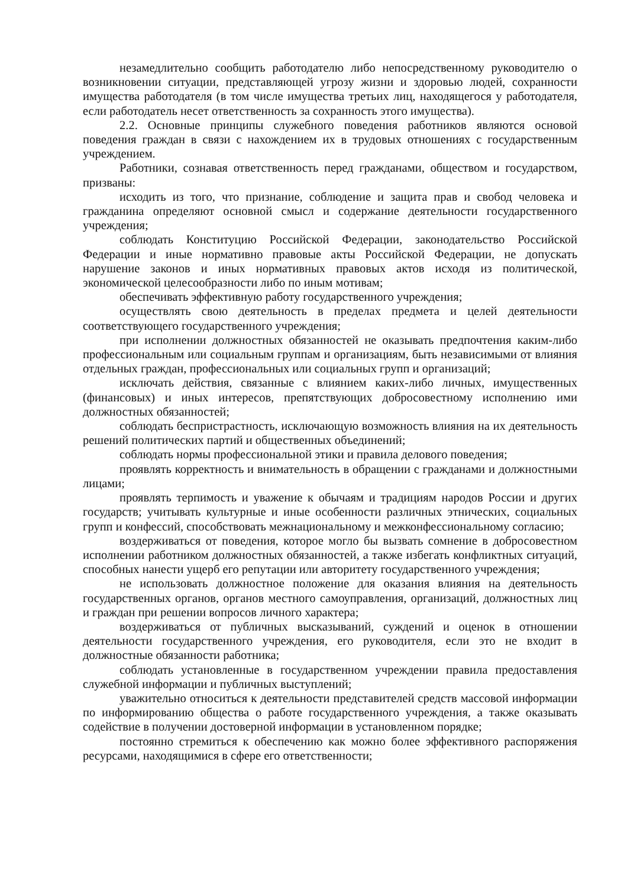незамедлительно сообщить работодателю либо непосредственному руководителю о возникновении ситуации, представляющей угрозу жизни и здоровью людей, сохранности имущества работодателя (в том числе имущества третьих лиц, находящегося у работодателя, если работодатель несет ответственность за сохранность этого имущества).
2.2. Основные принципы служебного поведения работников являются основой поведения граждан в связи с нахождением их в трудовых отношениях с государственным учреждением.
Работники, сознавая ответственность перед гражданами, обществом и государством, призваны:
исходить из того, что признание, соблюдение и защита прав и свобод человека и гражданина определяют основной смысл и содержание деятельности государственного учреждения;
соблюдать Конституцию Российской Федерации, законодательство Российской Федерации и иные нормативно правовые акты Российской Федерации, не допускать нарушение законов и иных нормативных правовых актов исходя из политической, экономической целесообразности либо по иным мотивам;
обеспечивать эффективную работу государственного учреждения;
осуществлять свою деятельность в пределах предмета и целей деятельности соответствующего государственного учреждения;
при исполнении должностных обязанностей не оказывать предпочтения каким-либо профессиональным или социальным группам и организациям, быть независимыми от влияния отдельных граждан, профессиональных или социальных групп и организаций;
исключать действия, связанные с влиянием каких-либо личных, имущественных (финансовых) и иных интересов, препятствующих добросовестному исполнению ими должностных обязанностей;
соблюдать беспристрастность, исключающую возможность влияния на их деятельность решений политических партий и общественных объединений;
соблюдать нормы профессиональной этики и правила делового поведения;
проявлять корректность и внимательность в обращении с гражданами и должностными лицами;
проявлять терпимость и уважение к обычаям и традициям народов России и других государств; учитывать культурные и иные особенности различных этнических, социальных групп и конфессий, способствовать межнациональному и межконфессиональному согласию;
воздерживаться от поведения, которое могло бы вызвать сомнение в добросовестном исполнении работником должностных обязанностей, а также избегать конфликтных ситуаций, способных нанести ущерб его репутации или авторитету государственного учреждения;
не использовать должностное положение для оказания влияния на деятельность государственных органов, органов местного самоуправления, организаций, должностных лиц и граждан при решении вопросов личного характера;
воздерживаться от публичных высказываний, суждений и оценок в отношении деятельности государственного учреждения, его руководителя, если это не входит в должностные обязанности работника;
соблюдать установленные в государственном учреждении правила предоставления служебной информации и публичных выступлений;
уважительно относиться к деятельности представителей средств массовой информации по информированию общества о работе государственного учреждения, а также оказывать содействие в получении достоверной информации в установленном порядке;
постоянно стремиться к обеспечению как можно более эффективного распоряжения ресурсами, находящимися в сфере его ответственности;